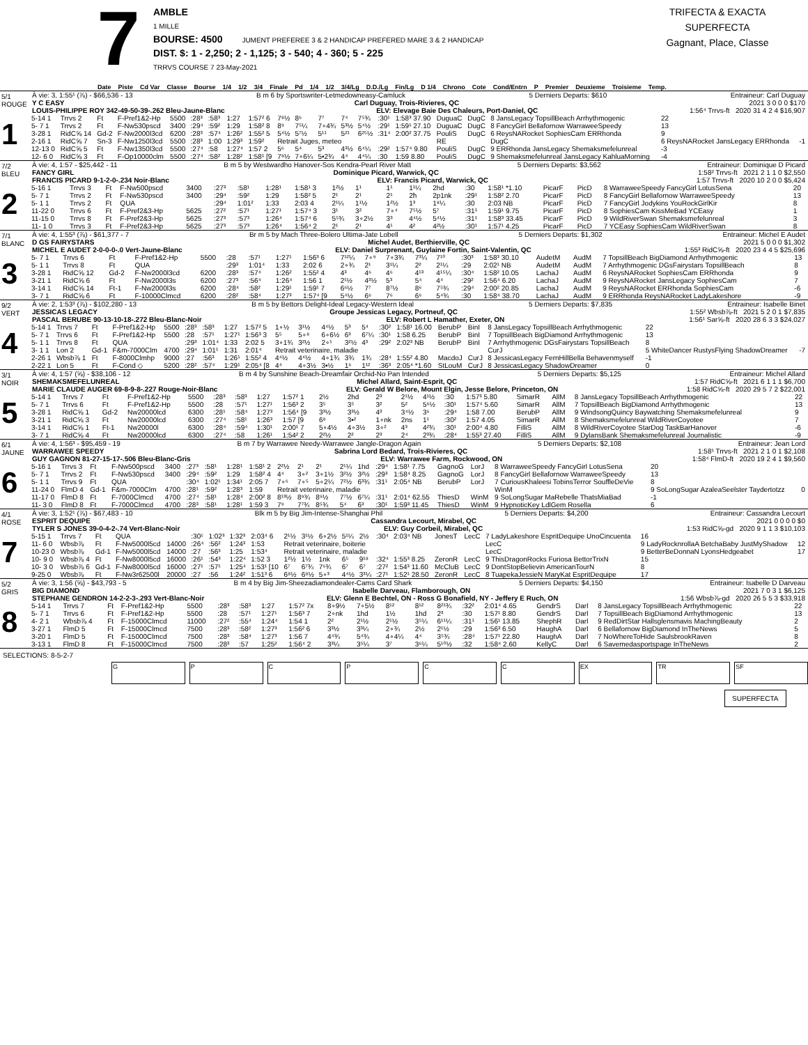7
AMBLE
1 MILLE
BOURSE: 4500 JUMENT PREFEREE 3 & 2 HANDICAP PREFERED MARE 3 & 2 HANDICAP
DIST. $: 1 - 2,250; 2 - 1,125; 3 - 540; 4 - 360; 5 - 225
TRRVS COURSE 7 23-May-2021
TRIFECTA & EXACTA
SUPERFECTA
Gagnant, Place, Classe
Date Piste Cd Var Classe Bourse 1/4 1/2 3/4 Finale Pd 1/4 1/2 3/4/Lg D.D./Lg Fin/Lg D 1/4 Chrono Cote Cond/Entrn P Premier Deuxieme Troisieme Temp.
5/1
ROUGE
1
À vie: 3, 1:55¹ (⅞) - $66,536 - 13 B m 6 by Sportswriter-Letmedowneasy-Camluck 5 Derniers Departs: $610 Entraineur: Carl Duguay
Y C EASY Carl Duguay, Trois-Rivieres, QC 2021 3 0 0 0 $170
LOUIS-PHILIPPE ROY 342-49-50-39-.262 Bleu-Jaune-Blanc ELV: Elevage Baie Des Chaleurs, Port-Daniel, QC 1:56⁴ Trrvs-ft 2020 31 4 2 4 $16,907
| 5-14 1 | Trrvs 2 | Ft | F-Pref1&2-Hp | 5500 | :28³ | :58³ | 1:27 | 1:57² 6 | 7⁸½ | 8⁶ | 7⁷ | 7⁴ | 7⁵¾ | :30¹ | 1:58³ 37.90 | DuguaC | DugC | 8 JansLegacy TopsillBeach Arrhythmogenic | 22 | |
| 5- 7 1 | Trrvs 2 | Ft | F-Nw530pscd | 3400 | :29⁴ | :59² | 1:29 | 1:58² 8 | 8⁹ | 7⁵¼ | 7∘4¾ | 5³½ | 5⁴½ | :29¹ | 1:59¹ 27.10 | DuguaC | DugC | 8 FancyGirl Bellafornow WarraweeSpeedy | 13 | |
| 3-28 1 | RidC⅝ 14 | Gd-2 | F-Nw2000l3cd | 6200 | :28³ | :57⁴ | 1:26² | 1:55² 5 | 5⁴½ | 5⁷½ | 5¹¹ | 5²¹ | 6²⁵½ | :31⁴ | 2:00² 37.75 | PouliS | DugC | 6 ReysNARocket SophiesCam ERRhonda | 9 | |
| 2-16 1 | RidC⅝ 7 | Sn-3 | F-Nw1250l3cd | 5500 | :28³ | 1:00 | 1:29³ | 1:59² | Retrait Juges, meteo | | | | | | | RE | | DugC | 6 ReysNARocket JansLegacy ERRhonda | -1 |
| 12-13 0 | RidC⅝ 5 | Ft | F-Nw1350l3cd | 5500 | :27⁴ | :58 | 1:27⁴ | 1:57 2 | 5⁶ | 5⁴ | 5³ | 4³½ | 6⁴¼ | :29² | 1:57⁴ 9.80 | PouliS | DugC | 9 ERRhonda JansLegacy Shemaksmefelunreal | -3 | |
| 12- 6 0 | RidC⅝ 3 | Ft | F-Op10000clm | 5500 | :27⁴ | :58² | 1:28² | 1:58¹ [9 | 7⁸½ | 7∘6¼ | 5•2¾ | 4⁴ | 4⁴¼ | :30 | 1:59 8.80 | PouliS | DugC | 9 Shemaksmefelunreal JansLegacy KahluaMorning | -4 | |
7/2
BLEU
2
À vie: 4, 1:57 - $25,442 - 11 B m 5 by Westwardho Hanover-Sos Kendra-Pearl River Matt 5 Derniers Departs: $3,562 Entraineur: Dominique D Picard
FANCY GIRL Dominique Picard, Warwick, QC 1:58² Trrvs-ft 2021 2 1 1 0 $2,550
FRANCIS PICARD 9-1-2-0-.234 Noir-Blanc ELV: Francis Picard, Warwick, QC 1:57 Trrvs-ft 2020 10 2 0 0 $5,424
| 5-16 1 | Trrvs 3 | Ft | F-Nw500pscd | 3400 | :27³ | :58¹ | 1:28¹ | 1:58¹ 3 | 1²½ | 1¹ | 1¹ | 1¹¼ | 2hd | :30 | 1:58¹ *1.10 | PicarF | PicD | 8 WarraweeSpeedy FancyGirl LotusSena | 20 |
| 5- 7 1 | Trrvs 2 | Ft | F-Nw530pscd | 3400 | :29⁴ | :59² | 1:29 | 1:58² 5 | 2¹ | 2¹ | 2¹ | 2ħ | 2p1nk | :29¹ | 1:58² 2.70 | PicarF | PicD | 8 FancyGirl Bellafornow WarraweeSpeedy | 13 |
| 5- 1 1 | Trrvs 2 | Ft | QUA | | :29⁴ | 1:01² | 1:33 | 2:03 4 | 2¹¼ | 1¹½ | 1²½ | 1³ | 1⁸¼ | :30 | 2:03 NB | PicarF | PicD | 7 FancyGirl Jodykins YouRockGirlKir | 8 |
| 11-22 0 | Trrvs 6 | Ft | F-Pref2&3-Hp | 5625 | :27² | :57¹ | 1:27¹ | 1:57⁴ 3 | 3¹ | 3² | 7∘⁴ | 7⁵½ | 5⁷ | :31¹ | 1:59¹ 9.75 | PicarF | PicD | 8 SophiesCam KissMeBad YCEasy | 1 |
| 11-15 0 | Trrvs 8 | Ft | F-Pref2&3-Hp | 5625 | :27³ | :57³ | 1:26⁴ | 1:57⁴ 6 | 5⁵¾ | 3∘2½ | 3³ | 4⁴½ | 5⁴½ | :31¹ | 1:58³ 33.45 | PicarF | PicD | 9 WildRiverSwan Shemaksmefelunreal | 3 |
| 11- 1 0 | Trrvs 3 | Ft | F-Pref2&3-Hp | 5625 | :27³ | :57³ | 1:26⁴ | 1:56⁴ 2 | 2¹ | 2¹ | 4¹ | 4² | 4²½ | :30¹ | 1:57¹ 4.25 | PicarF | PicD | 7 YCEasy SophiesCam WildRiverSwan | 8 |
7/1
BLANC
3
À vie: 4, 1:55³ (⅞) - $61,377 - 7 Br m 5 by Mach Three-Bolero Ultima-Jate Lobell 5 Derniers Departs: $1,302 Entraineur: Michel E Audet
D GS FAIRYSTARS Michel Audet, Berthierville, QC 2021 5 0 0 0 $1,302
MICHEL E AUDET 2-0-0-0-.0 Vert-Jaune-Blanc ELV: Daniel Surprenant, Guylaine Fortin, Saint-Valentin, QC 1:55³ RidC⅝-ft 2020 23 4 4 5 $25,696
| 5- 7 1 | Trrvs 6 | Ft | F-Pref1&2-Hp | 5500 | :28 | :57¹ | 1:27¹ | 1:56³ 6 | 7¹²¼ | 7∘⁹ | 7∘3¾ | 7³¼ | 7¹⁰ | :30³ | 1:58³ 30.10 | AudetM | AudM | 7 TopsillBeach BigDiamond Arrhythmogenic | 13 |
| 5- 1 1 | Trrvs 8 | Ft | QUA | | :29³ | 1:01⁴ | 1:33 | 2:02 6 | 2∘¾ | 2¹ | 3¹¼ | 2² | 2¹¼ | :29 | 2:02¹ NB | AudetM | AudM | 7 Arrhythmogenic DGsFairystars TopsillBeach | 8 |
| 3-28 1 | RidC⅝ 12 | Gd-2 | F-Nw2000l3cd | 6200 | :28³ | :57⁴ | 1:26² | 1:55² 4 | 4³ | 4⁶ | 4⁶ | 4¹³ | 4¹⁵¼ | :30⁴ | 1:58² 10.05 | LachaJ | AudM | 6 ReysNARocket SophiesCam ERRhonda | 9 |
| 3-21 1 | RidC⅝ 6 | Ft | F-Nw2000l3s | 6200 | :27³ | :56⁴ | 1:26⁴ | 1:56 1 | 2¹½ | 4³½ | 5³ | 5⁴ | 4⁴ | :29² | 1:56⁴ 6.20 | LachaJ | AudM | 9 ReysNARocket JansLegacy SophiesCam | 7 |
| 3-14 1 | RidC⅝ 14 | Ft-1 | F-Nw2000l3s | 6200 | :28⁴ | :58² | 1:29¹ | 1:59¹ 7 | 6⁶½ | 7⁷ | 8⁷½ | 8⁶ | 7⁵¾ | :29⁴ | 2:00² 20.85 | LachaJ | AudM | 9 ReysNARocket ERRhonda SophiesCam | -6 |
| 3- 7 1 | RidC⅝ 6 | Ft | F-10000Clmcd | 6200 | :28² | :58⁴ | 1:27³ | 1:57⁴ [9 | 5⁴½ | 6⁶ | 7⁶ | 6⁶ | 5⁴¾ | :30 | 1:58⁴ 38.70 | LachaJ | AudM | 9 ERRhonda ReysNARocket LadyLakeshore | -9 |
9/2
VERT
4
À vie: 2, 1:53³ (⅞) - $102,280 - 13 B m 5 by Bettors Delight-Ideal Legacy-Western Ideal 5 Derniers Departs: $7,835 Entraineur: Isabelle Binet
JESSICAS LEGACY Groupe Jessicas Legacy, Portneuf, QC 1:55² Wbsb⅞-ft 2021 5 2 0 1 $7,835
PASCAL BERUBE 90-13-10-18-.272 Bleu-Blanc-Noir ELV: Robert L Hamather, Exeter, ON 1:56¹ Sar⅝-ft 2020 28 6 3 3 $24,027
| 5-14 1 | Trrvs 7 | Ft | F-Pref1&2-Hp | 5500 | :28³ | :58³ | 1:27 | 1:57² 5 | 1∘½ | 3¹½ | 4⁴½ | 5³ | 5⁴ | :30² | 1:58¹ 16.00 | BerubP | BinI | 8 JansLegacy TopsillBeach Arrhythmogenic | 22 | |
| 5- 7 1 | Trrvs 6 | Ft | F-Pref1&2-Hp | 5500 | :28 | :57¹ | 1:27¹ | 1:56³ 3 | 5⁵ | 5∘⁸ | 6∘6½ | 6³ | 6⁷¼ | :30¹ | 1:58 6.25 | BerubP | BinI | 7 TopsillBeach BigDiamond Arrhythmogenic | 13 | |
| 5- 1 1 | Trrvs 8 | Ft | QUA | | :29³ | 1:01⁴ | 1:33 | 2:02 5 | 3∘1¾ | 3²½ | 2∘¹ | 3²½ | 4³ | :29² | 2:02³ NB | BerubP | BinI | 7 Arrhythmogenic DGsFairystars TopsillBeach | 8 | |
| 3- 1 1 | Lon 2 | Gd-1 | F&m-7000Clm | 4700 | :29⁴ | 1:01¹ | 1:31 | 2:01⁴ | Retrait veterinaire, maladie | | | | | | | | | CurJ | 5 WhiteDancer RustysFlying ShadowDreamer | -7 |
| 2-26 1 | Wbsb⅞ 1 | Ft | F-8000Clmhp | 9000 | :27 | :56³ | 1:26¹ | 1:55² 4 | 4⁴½ | 4⁴½ | 4∘1¾ | 3¾ | 1¾ | :28⁴ | 1:55² 4.80 | MacdoJ | CurJ | 8 JessicasLegacy FernHillBella Behavenmyself | -1 | |
| 2-22 1 | Lon 5 | Ft | F-Cond ◇ | 5200 | :28² | :57⁴ | 1:29¹ | 2:05⁴ [8 | 4⁴ | 4∘3½ | 3•½ | 1⁶ | 1¹² | :36³ | 2:05⁴ *1.60 | StLouM | CurJ | 8 JessicasLegacy ShadowDreamer | 0 | |
3/1
NOIR
5
À vie: 4, 1:57 (⅝) - $38,106 - 12 B m 4 by Sunshine Beach-Dreamfair Orchid-No Pan Intended 5 Derniers Departs: $5,125 Entraineur: Michel Allard
SHEMAKSMEFELUNREAL Michel Allard, Saint-Esprit, QC 1:57 RidC⅝-ft 2021 6 1 1 1 $6,700
MARIE CLAUDE AUGER 69-8-9-8-.227 Rouge-Noir-Blanc ELV: Gerald W Belore, Mount Elgin, Jesse Belore, Princeton, ON 1:58 RidC⅝-ft 2020 29 5 7 2 $22,001
| 5-14 1 | Trrvs 7 | Ft | F-Pref1&2-Hp | 5500 | :28³ | :58³ | 1:27 | 1:57² 1 | 2½ | 2hd | 2³ | 2¹½ | 4¹½ | :30 | 1:57³ 5.80 | SimarR | AllM | 8 JansLegacy TopsillBeach Arrhythmogenic | 22 |
| 5- 7 1 | Trrvs 6 | Ft | F-Pref1&2-Hp | 5500 | :28 | :57¹ | 1:27¹ | 1:56³ 2 | 3⁵ | 3⁵ | 3² | 5² | 5⁶½ | :30¹ | 1:57⁴ 5.60 | SimarR | AllM | 7 TopsillBeach BigDiamond Arrhythmogenic | 13 |
| 3-28 1 | RidC⅝ 1 | Gd-2 | Nw20000lcd | 6300 | :28¹ | :58⁴ | 1:27³ | 1:56⁴ [9 | 3³½ | 3³½ | 4³ | 3⁴½ | 3⁶ | :29⁴ | 1:58 7.00 | BerubP | AllM | 9 WindsongQuincy Baywatching Shemaksmefelunreal | 9 |
| 3-21 1 | RidC⅝ 3 | Ft | Nw20000lcd | 6300 | :27⁴ | :58¹ | 1:26³ | 1:57 [9 | 6⁸ | 3•² | 1∘nk | 2ns | 1¹ | :30² | 1:57 4.05 | SimarR | AllM | 8 Shemaksmefelunreal WildRiverCoyotee | 7 |
| 3-14 1 | RidC⅝ 1 | Ft-1 | Nw20000l | 6300 | :28⁴ | :59⁴ | 1:30¹ | 2:00¹ 7 | 5∘4½ | 4∘3½ | 3∘² | 4³ | 4²¾ | :30¹ | 2:00⁴ 4.80 | FilliS | AllM | 8 WildRiverCoyotee StarDog TaskBarHanover | -6 |
| 3- 7 1 | RidC⅝ 4 | Ft | Nw20000lcd | 6300 | :27⁴ | :58 | 1:26¹ | 1:54² 2 | 2²½ | 2² | 2³ | 2⁴ | 2³¾ | :28⁴ | 1:55³ 27.40 | FilliS | AllM | 9 DylansBank Shemaksmefelunreal Journalistic | -9 |
6/1
JAUNE
6
À vie: 4, 1:56³ - $95,459 - 19 B m 7 by Warrawee Needy-Warrawee Jangle-Dragon Again 5 Derniers Departs: $2,108 Entraineur: Jean Lord
WARRAWEE SPEEDY Sabrina Lord Bedard, Trois-Rivieres, QC 1:58¹ Trrvs-ft 2021 2 1 0 1 $2,108
GUY GAGNON 81-27-15-17-.506 Bleu-Blanc-Gris ELV: Warrawee Farm, Rockwood, ON 1:58⁴ FlmD-ft 2020 19 2 4 1 $9,560
| 5-16 1 | Trrvs 3 | Ft | F-Nw500pscd | 3400 | :27³ | :58¹ | 1:28¹ | 1:58¹ 2 | 2²½ | 2¹ | 2¹ | 2¹¼ | 1hd | :29⁴ | 1:58¹ 7.75 | GagnoG | LorJ | 8 WarraweeSpeedy FancyGirl LotusSena | 20 | |
| 5- 7 1 | Trrvs 2 | Ft | F-Nw530pscd | 3400 | :29⁴ | :59² | 1:29 | 1:58² 4 | 4⁴ | 3∘² | 3∘1½ | 3²½ | 3²½ | :29³ | 1:58⁴ 8.25 | GagnoG | LorJ | 8 FancyGirl Bellafornow WarraweeSpeedy | 13 | |
| 5- 1 1 | Trrvs 9 | Ft | QUA | | :30⁴ | 1:02¹ | 1:34¹ | 2:05 7 | 7∘⁶ | 7∘⁵ | 5∘2¼ | 7²½ | 6³¾ | :31¹ | 2:05⁴ NB | BerubP | LorJ | 7 CuriousKhaleesi TobinsTerror SouffleDeVie | 8 | |
| 11-24 0 | FlmD 4 | Gd-1 | F&m-7000Clm | 4700 | :28¹ | :59² | 1:28³ | 1:59 | Retrait veterinaire, maladie | | | | | | | | | WinM | 9 SoLongSugar AzaleaSeelster Taydertotzz | 0 |
| 11-17 0 | FlmD 8 | Ft | F-7000Clmcd | 4700 | :27⁴ | :58¹ | 1:28⁴ | 2:00² 8 | 8¹³½ | 8⁹¾ | 8⁹½ | 7⁷½ | 6⁷¼ | :31¹ | 2:01⁴ 62.55 | ThiesD | WinM | 9 SoLongSugar MaRebelle ThatsMiaBad | -1 | |
| 11- 3 0 | FlmD 8 | Ft | F-7000Clmcd | 4700 | :28³ | :58¹ | 1:28¹ | 1:59 3 | 7⁹ | 7⁷¾ | 8⁵¾ | 5⁴ | 6³ | :30¹ | 1:59³ 11.45 | ThiesD | WinM | 9 HypnoticKey LdlGem Rosella | 6 | |
4/1
ROSE
7
À vie: 3, 1:52¹ (⅞) - $67,483 - 10 Blk m 5 by Big Jim-Intense-Shanghai Phil 5 Derniers Departs: $4,200 Entraineur: Cassandra Lecourt
ESPRIT DEQUIPE Cassandra Lecourt, Mirabel, QC 2021 0 0 0 0 $0
TYLER S JONES 39-0-4-2-.74 Vert-Blanc-Noir ELV: Guy Corbeil, Mirabel, QC 1:53 RidC⅝-gd 2020 9 1 1 3 $10,103
| 5-15 1 | Trrvs 7 | Ft | QUA | | :30¹ | 1:02³ | 1:32³ | 2:03⁴ 6 | 2¹½ | 3¹½ | 6∘2½ | 5¹¼ | 2½ | :30⁴ | 2:03⁴ NB | JonesT | LecC | 7 LadyLakeshore EspritDequipe UnoCincuenta | 16 | |
| 11- 6 0 | Wbsb⅞ | Ft | F-Nw5000l5cd | 14000 | :26⁴ | :56² | 1:24³ | 1:53 | Retrait veterinaire, boiterie | | | | | | | | | LecC | 9 LadyRocknrollaA BetchaBaby JustMyShadow | 12 |
| 10-23 0 | Wbsb⅞ | Gd-1 | F-Nw5000l5cd | 14000 | :27 | :56³ | 1:25 | 1:53⁴ | Retrait veterinaire, maladie | | | | | | | | | LecC | 9 BetterBeDonnaN LyonsHedgeabet | 17 |
| 10- 9 0 | Wbsb⅞ 4 | Ft | F-Nw8000l5cd | 16000 | :26¹ | :54³ | 1:22⁴ | 1:52 3 | 1²½ | 1½ | 1nk | 6⁵ | 9¹⁸ | :32⁴ | 1:55³ 8.25 | ZeronR | LecC | 9 ThisDragonRocks Furiosa BettorTrixN | 15 | |
| 10- 3 0 | Wbsb⅞ 6 | Gd-1 | F-Nw8000l5cd | 16000 | :27¹ | :57¹ | 1:25⁴ | 1:53¹ [10 | 6⁷ | 6⁷¾ | 7⁶¾ | 6⁷ | 6⁷ | :27² | 1:54³ 11.60 | McCluB | LecC | 9 DontStopBelievin AmericanTourN | 8 | |
| 9-25 0 | Wbsb⅞ | Ft | F-Nw3r62500l | 20000 | :27 | :56 | 1:24² | 1:51³ 6 | 6⁸½ | 6⁸½ | 5∘³ | 4⁴½ | 3³¼ | :27¹ | 1:52¹ 28.50 | ZeronR | LecC | 8 TuapekaJessieN MaryKat EspritDequipe | 17 | |
5/2
GRIS
8
À vie: 3, 1:56 (⅝) - $43,793 - 5 B m 4 by Big Jim-Sheezadiamondealer-Cams Card Shark 5 Derniers Departs: $4,150 Entraineur: Isabelle D Darveau
BIG DIAMOND Isabelle Darveau, Flamborough, ON 2021 7 0 3 1 $6,125
STEPHANE GENDRON 14-2-2-3-.293 Vert-Blanc-Noir ELV: Glenn E Bechtel, ON - Ross G Bonafield, NY - Jeffery E Ruch, ON 1:56 Wbsb⅞-gd 2020 26 5 5 3 $33,918
| 5-14 1 | Trrvs 7 | Ft | F-Pref1&2-Hp | 5500 | :28³ | :58³ | 1:27 | 1:57² 7x | 8∘9½ | 7∘5½ | 8¹² | 8¹² | 8²¹¾ | :32² | 2:01⁴ 4.65 | GendrS | Darl | 8 JansLegacy TopsillBeach Arrhythmogenic | 22 |
| 5- 7 1 | Trrvs 6 | Ft | F-Pref1&2-Hp | 5500 | :28 | :57¹ | 1:27¹ | 1:56³ 7 | 2∘nk | 1hd | 1½ | 1hd | 2³ | :30 | 1:57¹ 8.80 | GendrS | Darl | 7 TopsillBeach BigDiamond Arrhythmogenic | 13 |
| 4- 2 1 | Wbsb⅞ 4 | Ft | F-15000Clmcd | 11000 | :27² | :55⁴ | 1:24⁴ | 1:54 1 | 2² | 2¹½ | 2¹½ | 3⁵¼ | 6¹¹¼ | :31¹ | 1:56¹ 13.85 | ShephR | Darl | 9 RedDirtStar Hallsglensmavis MachingBeauty | 2 |
| 3-27 1 | FlmD 5 | Ft | F-15000Clmcd | 7500 | :28³ | :58² | 1:27³ | 1:56² 6 | 3³½ | 3³¼ | 2∘¾ | 2½ | 2¹½ | :29 | 1:56³ 6.50 | HaughA | Darl | 6 Bellafornow BigDiamond InTheNews | 5 |
| 3-20 1 | FlmD 5 | Ft | F-15000Clmcd | 7500 | :28³ | :58⁴ | 1:27³ | 1:56 7 | 4⁴¾ | 5⁴¾ | 4∘4¼ | 4⁴ | 3⁵¾ | :28⁴ | 1:57¹ 22.80 | HaughA | Darl | 7 NoWhereToHide SaulsbrookRaven | 8 |
| 3-13 1 | FlmD 8 | Ft | F-15000Clmcd | 7500 | :28³ | :57 | 1:25² | 1:56⁴ 2 | 3³¼ | 3⁵¼ | 3⁷ | 3⁶¼ | 5¹⁰½ | :32 | 1:58⁴ 2.60 | KellyC | Darl | 6 Savemedasportspage InTheNews | 2 |
SELECTIONS: 8-5-2-7
G P C P C C EX TR SF
SUPERFECTA